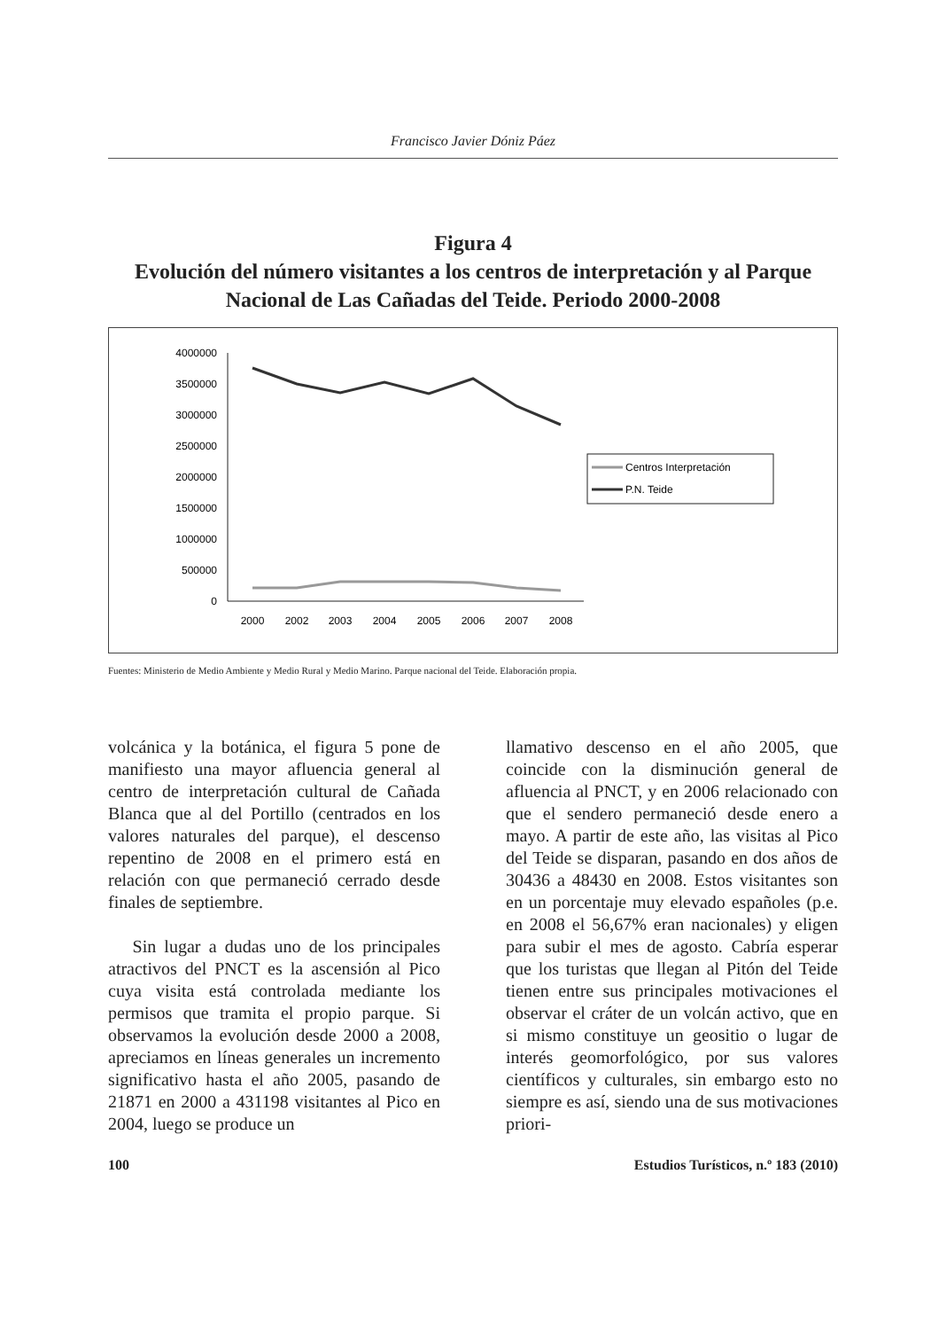Francisco Javier Dóniz Páez
Figura 4
Evolución del número visitantes a los centros de interpretación y al Parque Nacional de Las Cañadas del Teide. Periodo 2000-2008
4000000
3500000
3000000
2500000
2000000
1500000
1000000
500000
0
2000
2002
2003
2004
2005
2006
2007
2008
Centros Interpretación
P.N. Teide
Fuentes: Ministerio de Medio Ambiente y Medio Rural y Medio Marino. Parque nacional del Teide. Elaboración propia.
volcánica y la botánica, el figura 5 pone de manifiesto una mayor afluencia general al centro de interpretación cultural de Cañada Blanca que al del Portillo (centrados en los valores naturales del parque), el descenso repentino de 2008 en el primero está en relación con que permaneció cerrado desde finales de septiembre.
Sin lugar a dudas uno de los principales atractivos del PNCT es la ascensión al Pico cuya visita está controlada mediante los permisos que tramita el propio parque. Si observamos la evolución desde 2000 a 2008, apreciamos en líneas generales un incremento significativo hasta el año 2005, pasando de 21871 en 2000 a 431198 visitantes al Pico en 2004, luego se produce un
llamativo descenso en el año 2005, que coincide con la disminución general de afluencia al PNCT, y en 2006 relacionado con que el sendero permaneció desde enero a mayo. A partir de este año, las visitas al Pico del Teide se disparan, pasando en dos años de 30436 a 48430 en 2008. Estos visitantes son en un porcentaje muy elevado españoles (p.e. en 2008 el 56,67% eran nacionales) y eligen para subir el mes de agosto. Cabría esperar que los turistas que llegan al Pitón del Teide tienen entre sus principales motivaciones el observar el cráter de un volcán activo, que en si mismo constituye un geositio o lugar de interés geomorfológico, por sus valores científicos y culturales, sin embargo esto no siempre es así, siendo una de sus motivaciones priori-
100 Estudios Turísticos, n.º 183 (2010)